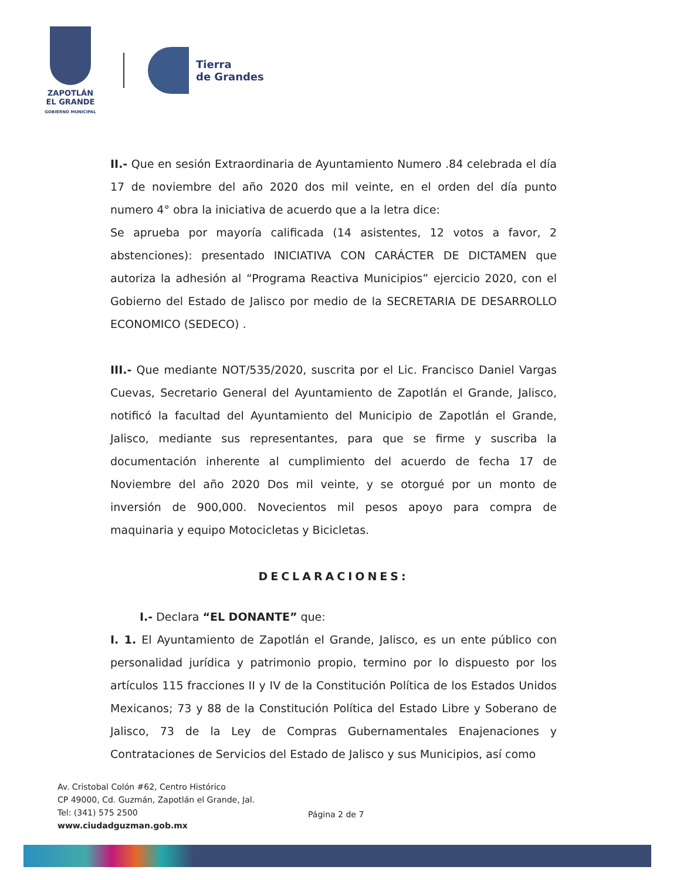ZAPOTLÁN
EL GRANDE
GOBIERNO MUNICIPAL
Tierra
de Grandes
II.- Que en sesión Extraordinaria de Ayuntamiento Numero .84 celebrada el día 17 de noviembre del año 2020 dos mil veinte, en el orden del día punto numero 4° obra la iniciativa de acuerdo que a la letra dice:
Se aprueba por mayoría calificada (14 asistentes, 12 votos a favor, 2 abstenciones): presentado INICIATIVA CON CARÁCTER DE DICTAMEN que autoriza la adhesión al “Programa Reactiva Municipios” ejercicio 2020, con el Gobierno del Estado de Jalisco por medio de la SECRETARIA DE DESARROLLO ECONOMICO (SEDECO) .
III.- Que mediante NOT/535/2020, suscrita por el Lic. Francisco Daniel Vargas Cuevas, Secretario General del Ayuntamiento de Zapotlán el Grande, Jalisco, notificó la facultad del Ayuntamiento del Municipio de Zapotlán el Grande, Jalisco, mediante sus representantes, para que se firme y suscriba la documentación inherente al cumplimiento del acuerdo de fecha 17 de Noviembre del año 2020 Dos mil veinte, y se otorgué por un monto de inversión de 900,000. Novecientos mil pesos apoyo para compra de maquinaria y equipo Motocicletas y Bicicletas.
DECLARACIONES:
I.- Declara “EL DONANTE” que:
I. 1. El Ayuntamiento de Zapotlán el Grande, Jalisco, es un ente público con personalidad jurídica y patrimonio propio, termino por lo dispuesto por los artículos 115 fracciones II y IV de la Constitución Política de los Estados Unidos Mexicanos; 73 y 88 de la Constitución Política del Estado Libre y Soberano de Jalisco, 73 de la Ley de Compras Gubernamentales Enajenaciones y Contrataciones de Servicios del Estado de Jalisco y sus Municipios, así como
Av. Cristobal Colón #62, Centro Histórico
CP 49000, Cd. Guzmán, Zapotlán el Grande, Jal.
Tel: (341) 575 2500
www.ciudadguzman.gob.mx
Página 2 de 7